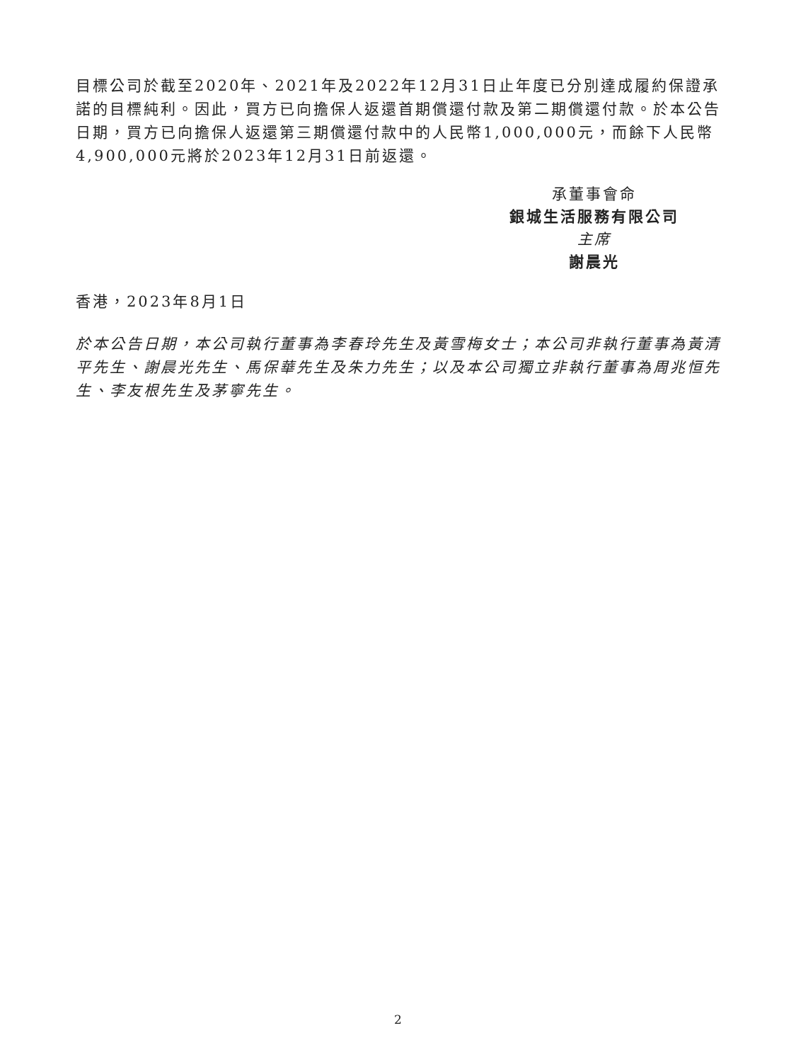目標公司於截至2020年、2021年及2022年12月31日止年度已分別達成履約保證承諾的目標純利。因此，買方已向擔保人返還首期償還付款及第二期償還付款。於本公告日期，買方已向擔保人返還第三期償還付款中的人民幣1,000,000元，而餘下人民幣4,900,000元將於2023年12月31日前返還。
承董事會命
銀城生活服務有限公司
主席
謝晨光
香港，2023年8月1日
於本公告日期，本公司執行董事為李春玲先生及黃雪梅女士；本公司非執行董事為黃清平先生、謝晨光先生、馬保華先生及朱力先生；以及本公司獨立非執行董事為周兆恒先生、李友根先生及茅寧先生。
2